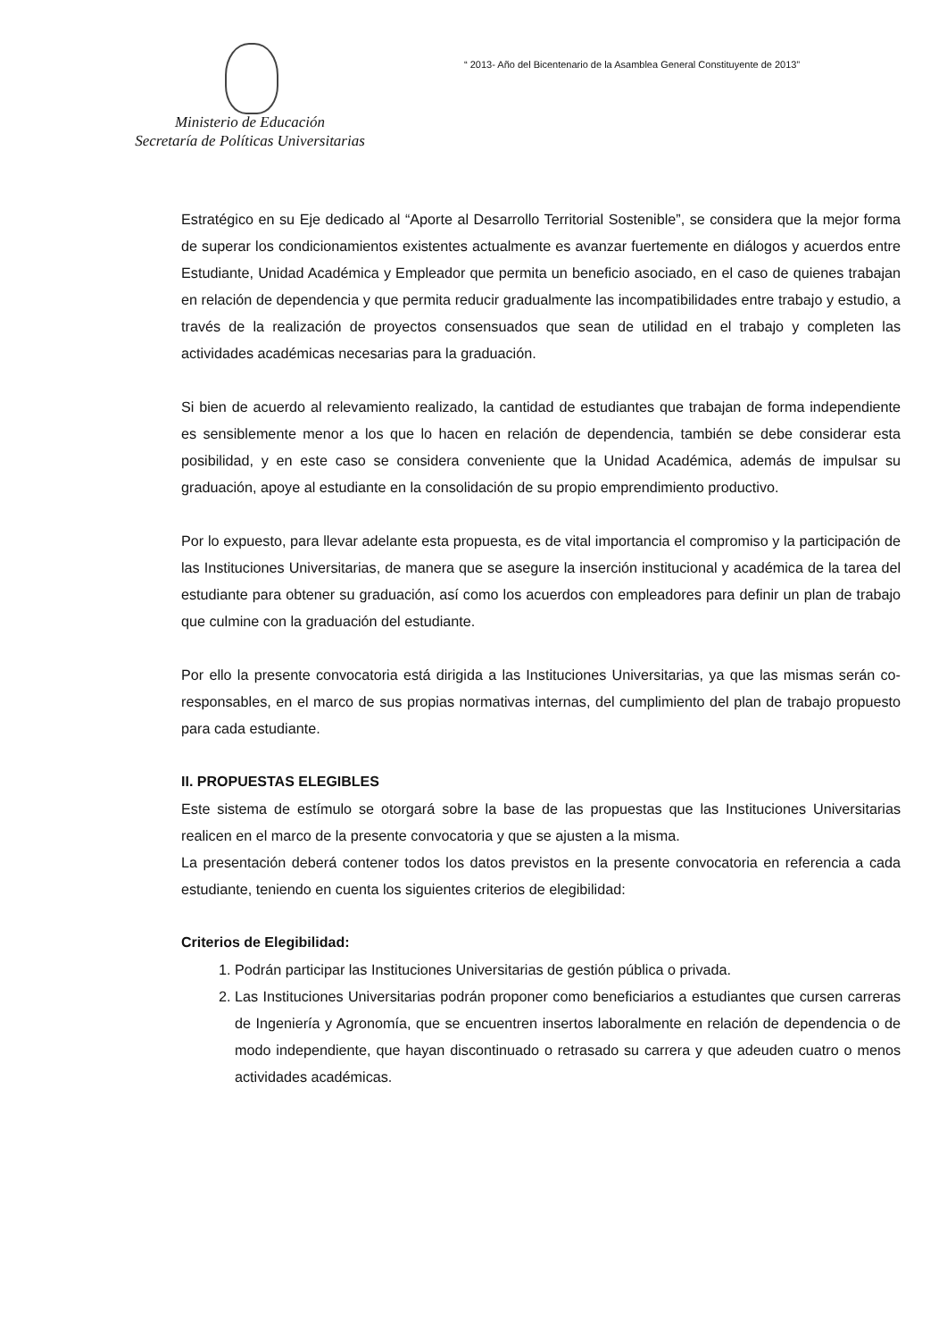“ 2013- Año del Bicentenario de la Asamblea General Constituyente de 2013”
Ministerio de Educación
Secretaría de Políticas Universitarias
Estratégico en su Eje dedicado al “Aporte al Desarrollo Territorial Sostenible”, se considera que la mejor forma de superar los condicionamientos existentes actualmente es avanzar fuertemente en diálogos y acuerdos entre Estudiante, Unidad Académica y Empleador que permita un beneficio asociado, en el caso de quienes trabajan en relación de dependencia y que permita reducir gradualmente las incompatibilidades entre trabajo y estudio, a través de la realización de proyectos consensuados que sean de utilidad en el trabajo y completen las actividades académicas necesarias para la graduación.
Si bien de acuerdo al relevamiento realizado, la cantidad de estudiantes que trabajan de forma independiente es sensiblemente menor a los que lo hacen en relación de dependencia, también se debe considerar esta posibilidad, y en este caso se considera conveniente que la Unidad Académica, además de impulsar su graduación, apoye al estudiante en la consolidación de su propio emprendimiento productivo.
Por lo expuesto, para llevar adelante esta propuesta, es de vital importancia el compromiso y la participación de las Instituciones Universitarias, de manera que se asegure la inserción institucional y académica de la tarea del estudiante para obtener su graduación, así como los acuerdos con empleadores para definir un plan de trabajo que culmine con la graduación del estudiante.
Por ello la presente convocatoria está dirigida a las Instituciones Universitarias, ya que las mismas serán co-responsables, en el marco de sus propias normativas internas, del cumplimiento del plan de trabajo propuesto para cada estudiante.
II. PROPUESTAS ELEGIBLES
Este sistema de estímulo se otorgará sobre la base de las propuestas que las Instituciones Universitarias realicen en el marco de la presente convocatoria y que se ajusten a la misma.
La presentación deberá contener todos los datos previstos en la presente convocatoria en referencia a cada estudiante, teniendo en cuenta los siguientes criterios de elegibilidad:
Criterios de Elegibilidad:
1. Podrán participar las Instituciones Universitarias de gestión pública o privada.
2. Las Instituciones Universitarias podrán proponer como beneficiarios a estudiantes que cursen carreras de Ingeniería y Agronomía, que se encuentren insertos laboralmente en relación de dependencia o de modo independiente, que hayan discontinuado o retrasado su carrera y que adeuden cuatro o menos actividades académicas.